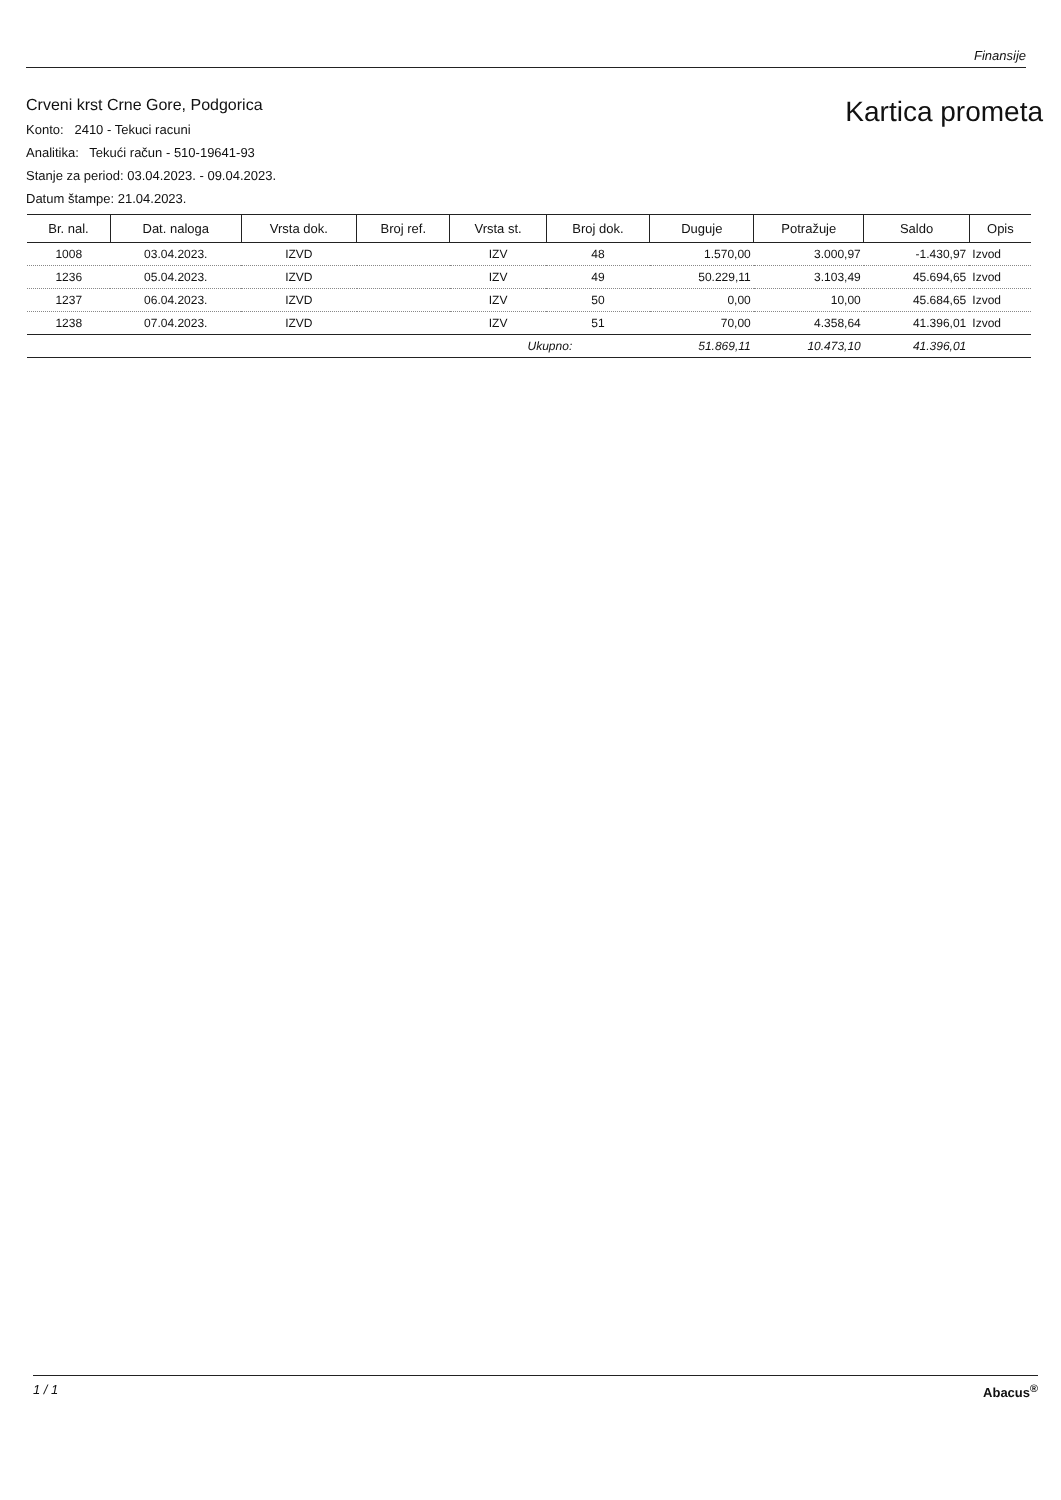Finansije
Crveni krst Crne Gore, Podgorica
Konto: 2410 - Tekuci racuni
Analitika: Tekući račun - 510-19641-93
Stanje za period: 03.04.2023. - 09.04.2023.
Datum štampe: 21.04.2023.
Kartica prometa
| Br. nal. | Dat. naloga | Vrsta dok. | Broj ref. | Vrsta st. | Broj dok. | Duguje | Potražuje | Saldo | Opis |
| --- | --- | --- | --- | --- | --- | --- | --- | --- | --- |
| 1008 | 03.04.2023. | IZVD | | IZV | 48 | 1.570,00 | 3.000,97 | -1.430,97 | Izvod |
| 1236 | 05.04.2023. | IZVD | | IZV | 49 | 50.229,11 | 3.103,49 | 45.694,65 | Izvod |
| 1237 | 06.04.2023. | IZVD | | IZV | 50 | 0,00 | 10,00 | 45.684,65 | Izvod |
| 1238 | 07.04.2023. | IZVD | | IZV | 51 | 70,00 | 4.358,64 | 41.396,01 | Izvod |
| | | | | Ukupno: | | 51.869,11 | 10.473,10 | 41.396,01 | |
1 / 1 Abacus<sup>®</sup>